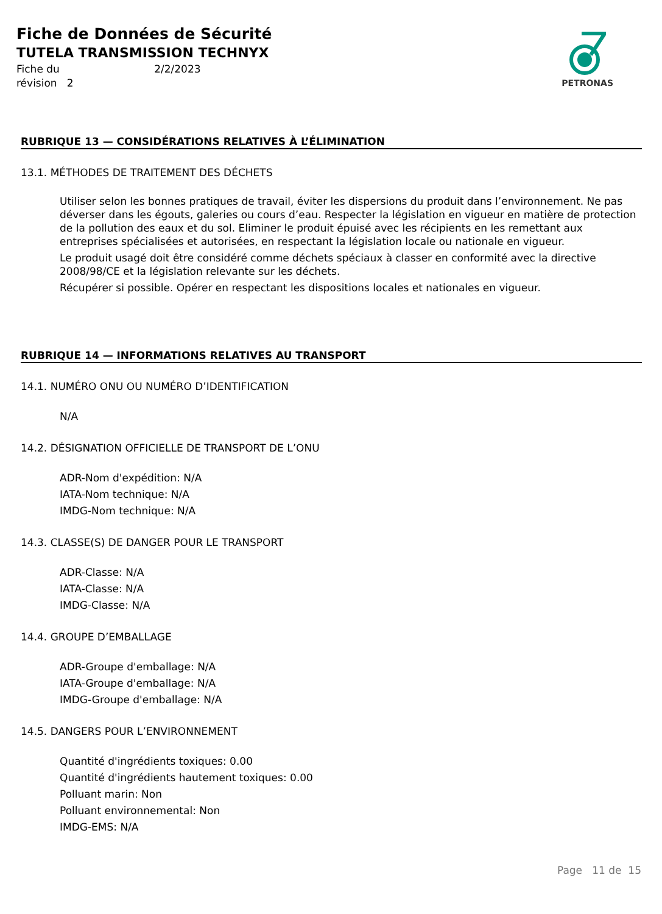Fiche de Données de Sécurité
TUTELA TRANSMISSION TECHNYX
Fiche du 2/2/2023
révision 2
PETRONAS
RUBRIQUE 13 — CONSIDÉRATIONS RELATIVES À L’ÉLIMINATION
13.1. MÉTHODES DE TRAITEMENT DES DÉCHETS
Utiliser selon les bonnes pratiques de travail, éviter les dispersions du produit dans l’environnement. Ne pas déverser dans les égouts, galeries ou cours d’eau. Respecter la législation en vigueur en matière de protection de la pollution des eaux et du sol. Eliminer le produit épuisé avec les récipients en les remettant aux entreprises spécialisées et autorisées, en respectant la législation locale ou nationale en vigueur.
Le produit usagé doit être considéré comme déchets spéciaux à classer en conformité avec la directive 2008/98/CE et la législation relevante sur les déchets.
Récupérer si possible. Opérer en respectant les dispositions locales et nationales en vigueur.
RUBRIQUE 14 — INFORMATIONS RELATIVES AU TRANSPORT
14.1. NUMÉRO ONU OU NUMÉRO D’IDENTIFICATION
N/A
14.2. DÉSIGNATION OFFICIELLE DE TRANSPORT DE L’ONU
ADR-Nom d'expédition: N/A
IATA-Nom technique: N/A
IMDG-Nom technique: N/A
14.3. CLASSE(S) DE DANGER POUR LE TRANSPORT
ADR-Classe: N/A
IATA-Classe: N/A
IMDG-Classe: N/A
14.4. GROUPE D’EMBALLAGE
ADR-Groupe d'emballage: N/A
IATA-Groupe d'emballage: N/A
IMDG-Groupe d'emballage: N/A
14.5. DANGERS POUR L’ENVIRONNEMENT
Quantité d'ingrédients toxiques: 0.00
Quantité d'ingrédients hautement toxiques: 0.00
Polluant marin: Non
Polluant environnemental: Non
IMDG-EMS: N/A
Page 11 de 15